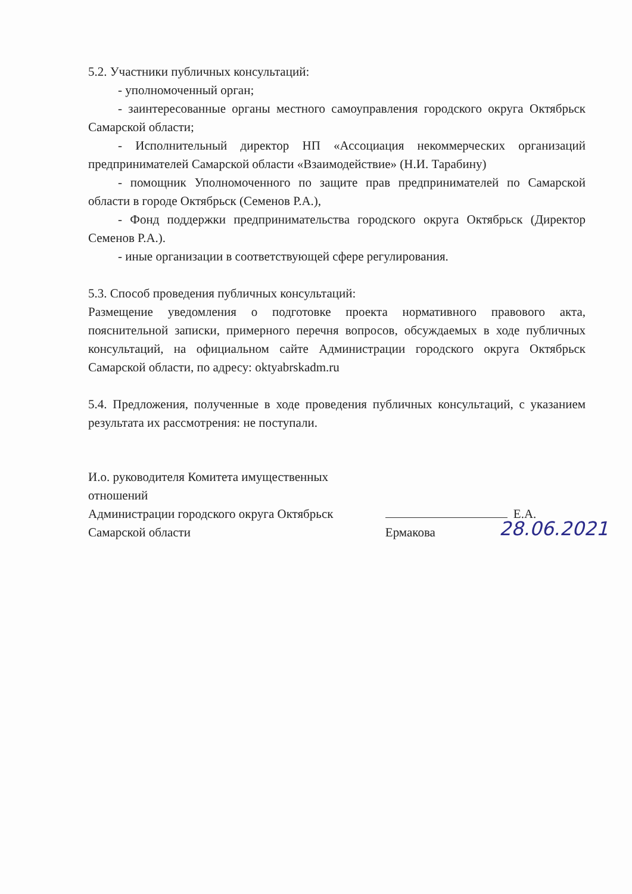5.2. Участники публичных консультаций:
- уполномоченный орган;
- заинтересованные органы местного самоуправления городского округа Октябрьск Самарской области;
- Исполнительный директор НП «Ассоциация некоммерческих организаций предпринимателей Самарской области «Взаимодействие» (Н.И. Тарабину)
- помощник Уполномоченного по защите прав предпринимателей по Самарской области в городе Октябрьск (Семенов Р.А.),
- Фонд поддержки предпринимательства городского округа Октябрьск (Директор Семенов Р.А.).
- иные организации в соответствующей сфере регулирования.
5.3. Способ проведения публичных консультаций:
Размещение уведомления о подготовке проекта нормативного правового акта, пояснительной записки, примерного перечня вопросов, обсуждаемых в ходе публичных консультаций, на официальном сайте Администрации городского округа Октябрьск Самарской области, по адресу: oktyabrskadm.ru
5.4. Предложения, полученные в ходе проведения публичных консультаций, с указанием результата их рассмотрения: не поступали.
И.о. руководителя Комитета имущественных отношений
Администрации городского округа Октябрьск
Самарской области
Е.А. Ермакова
28.06.2021